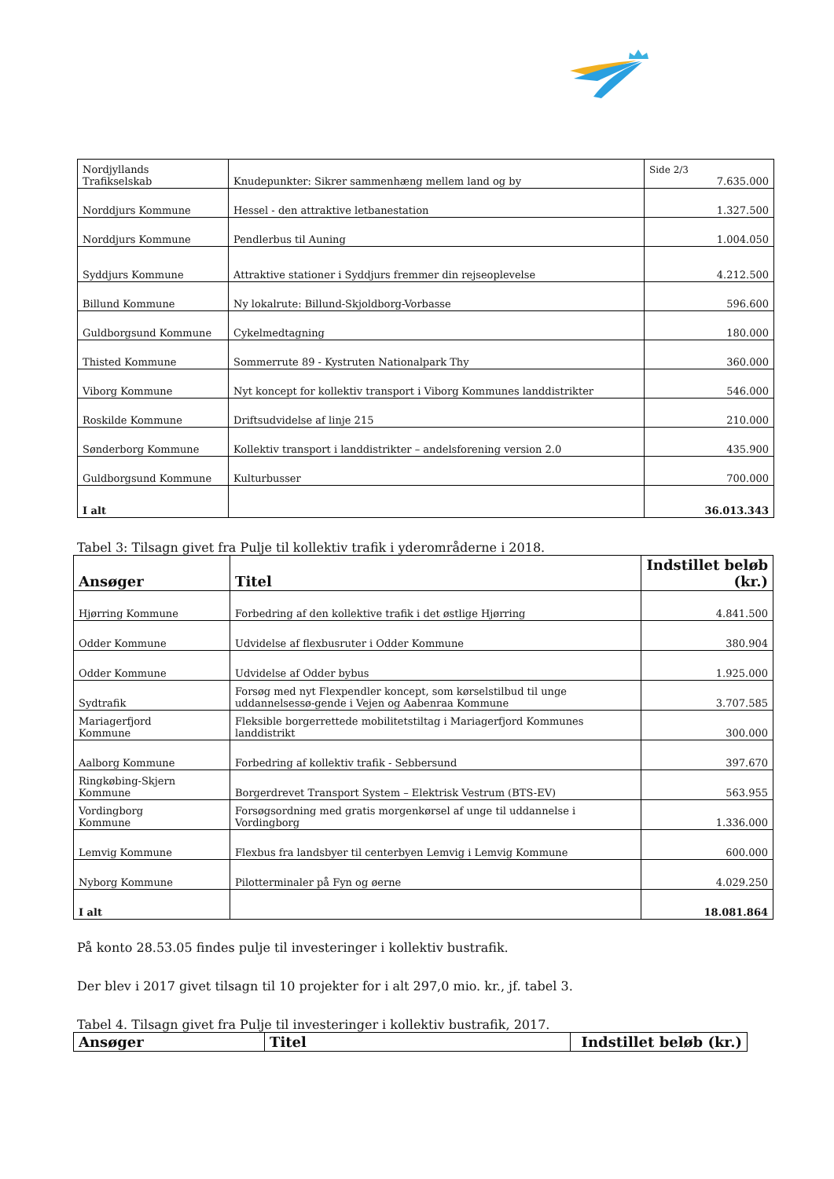| Nordjyllands Trafikselskab | Knudepunkter: Sikrer sammenhæng mellem land og by | Side 2/3 7.635.000 |
| Norddjurs Kommune | Hessel - den attraktive letbanestation | 1.327.500 |
| Norddjurs Kommune | Pendlerbus til Auning | 1.004.050 |
| Syddjurs Kommune | Attraktive stationer i Syddjurs fremmer din rejseoplevelse | 4.212.500 |
| Billund Kommune | Ny lokalrute: Billund-Skjoldborg-Vorbasse | 596.600 |
| Guldborgsund Kommune | Cykelmedtagning | 180.000 |
| Thisted Kommune | Sommerrute 89 - Kystruten Nationalpark Thy | 360.000 |
| Viborg Kommune | Nyt koncept for kollektiv transport i Viborg Kommunes landdistrikter | 546.000 |
| Roskilde Kommune | Driftsudvidelse af linje 215 | 210.000 |
| Sønderborg Kommune | Kollektiv transport i landdistrikter – andelsforening version 2.0 | 435.900 |
| Guldborgsund Kommune | Kulturbusser | 700.000 |
| I alt | | 36.013.343 |
Tabel 3: Tilsagn givet fra Pulje til kollektiv trafik i yderområderne i 2018.
| Ansøger | Titel | Indstillet beløb (kr.) |
| --- | --- | --- |
| Hjørring Kommune | Forbedring af den kollektive trafik i det østlige Hjørring | 4.841.500 |
| Odder Kommune | Udvidelse af flexbusruter i Odder Kommune | 380.904 |
| Odder Kommune | Udvidelse af Odder bybus | 1.925.000 |
| Sydtrafik | Forsøg med nyt Flexpendler koncept, som kørselstilbud til unge uddannelsessø-gende i Vejen og Aabenraa Kommune | 3.707.585 |
| Mariagerfjord Kommune | Fleksible borgerrettede mobilitetstiltag i Mariagerfjord Kommunes landdistrikt | 300.000 |
| Aalborg Kommune | Forbedring af kollektiv trafik - Sebbersund | 397.670 |
| Ringkøbing-Skjern Kommune | Borgerdrevet Transport System – Elektrisk Vestrum (BTS-EV) | 563.955 |
| Vordingborg Kommune | Forsøgsordning med gratis morgenkørsel af unge til uddannelse i Vordingborg | 1.336.000 |
| Lemvig Kommune | Flexbus fra landsbyer til centerbyen Lemvig i Lemvig Kommune | 600.000 |
| Nyborg Kommune | Pilotterminaler på Fyn og øerne | 4.029.250 |
| I alt | | 18.081.864 |
På konto 28.53.05 findes pulje til investeringer i kollektiv bustrafik.
Der blev i 2017 givet tilsagn til 10 projekter for i alt 297,0 mio. kr., jf. tabel 3.
Tabel 4. Tilsagn givet fra Pulje til investeringer i kollektiv bustrafik, 2017.
| Ansøger | Titel | Indstillet beløb (kr.) |
| --- | --- | --- |